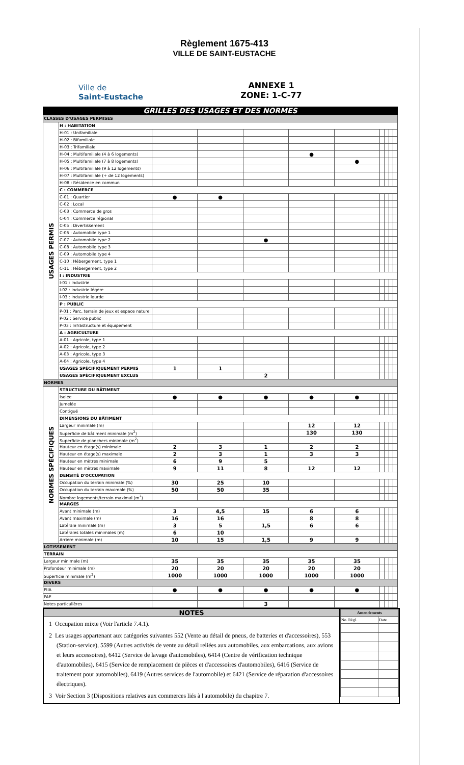Règlement 1675-413
VILLE DE SAINT-EUSTACHE
Ville de
Saint-Eustache
ANNEXE 1
ZONE: 1-C-77
GRILLES DES USAGES ET DES NORMES
| CLASSES D'USAGES PERMISES | | | | | | | | | | |
| USAGES PERMIS | H : HABITATION | | | | | | | | | |
| | H-01 : Unifamiliale | | | | | | | | | |
| | H-02 : Bifamiliale | | | | | | | | | |
| | H-03 : Trifamiliale | | | | | | | | | |
| | H-04 : Multifamiliale (4 à 6 logements) | | | | ● | | | | | |
| | H-05 : Multifamiliale (7 à 8 logements) | | | | | ● | | | | |
| | H-06 : Multifamiliale (9 à 12 logements) | | | | | | | | | |
| | H-07 : Multifamiliale (+ de 12 logements) | | | | | | | | | |
| | H-08 : Résidence en commun | | | | | | | | | |
| | C : COMMERCE | | | | | | | | | |
| | C-01 : Quartier | ● | ● | | | | | | | |
| | C-02 : Local | | | | | | | | | |
| | C-03 : Commerce de gros | | | | | | | | | |
| | C-04 : Commerce régional | | | | | | | | | |
| | C-05 : Divertissement | | | | | | | | | |
| | C-06 : Automobile type 1 | | | | | | | | | |
| | C-07 : Automobile type 2 | | | ● | | | | | | |
| | C-08 : Automobile type 3 | | | | | | | | | |
| | C-09 : Automobile type 4 | | | | | | | | | |
| | C-10 : Hébergement, type 1 | | | | | | | | | |
| | C-11 : Hébergement, type 2 | | | | | | | | | |
| | I : INDUSTRIE | | | | | | | | | |
| | I-01 : Industrie | | | | | | | | | |
| | I-02 : Industrie légère | | | | | | | | | |
| | I-03 : Industrie lourde | | | | | | | | | |
| | P : PUBLIC | | | | | | | | | |
| | P-01 : Parc, terrain de jeux et espace naturel | | | | | | | | | |
| | P-02 : Service public | | | | | | | | | |
| | P-03 : Infrastructure et équipement | | | | | | | | | |
| | A : AGRICULTURE | | | | | | | | | |
| | A-01 : Agricole, type 1 | | | | | | | | | |
| | A-02 : Agricole, type 2 | | | | | | | | | |
| | A-03 : Agricole, type 3 | | | | | | | | | |
| | A-04 : Agricole, type 4 | | | | | | | | | |
| | USAGES SPÉCIFIQUEMENT PERMIS | 1 | 1 | | | | | | | |
| | USAGES SPÉCIFIQUEMENT EXCLUS | | | 2 | | | | | | |
| NORMES | | | | | | | | | | |
| NORMES SPÉCIFIQUES | STRUCTURE DU BÂTIMENT | | | | | | | | | |
| | Isolée | ● | ● | ● | ● | ● | | | | |
| | Jumelée | | | | | | | | | |
| | Contiguë | | | | | | | | | |
| | DIMENSIONS DU BÂTIMENT | | | | | | | | | |
| | Largeur minimale (m) | | | | 12 | 12 | | | | |
| | Superficie de bâtiment minimale (m<sup>2</sup>) | | | | 130 | 130 | | | | |
| | Superficie de planchers minimale (m<sup>2</sup>) | | | | | | | | | |
| | Hauteur en étage(s) minimale | 2 | 3 | 1 | 2 | 2 | | | | |
| | Hauteur en étage(s) maximale | 2 | 3 | 1 | 3 | 3 | | | | |
| | Hauteur en mètres minimale | 6 | 9 | 5 | | | | | | |
| | Hauteur en mètres maximale | 9 | 11 | 8 | 12 | 12 | | | | |
| | DENSITÉ D'OCCUPATION | | | | | | | | | |
| | Occupation du terrain minimale (%) | 30 | 25 | 10 | | | | | | |
| | Occupation du terrain maximale (%) | 50 | 50 | 35 | | | | | | |
| | Nombre logements/terrain maximal (m<sup>2</sup>) | | | | | | | | | |
| | MARGES | | | | | | | | | |
| | Avant minimale (m) | 3 | 4,5 | 15 | 6 | 6 | | | | |
| | Avant maximale (m) | 16 | 16 | | 8 | 8 | | | | |
| | Latérale minimale (m) | 3 | 5 | 1,5 | 6 | 6 | | | | |
| | Latérales totales minimales (m) | 6 | 10 | | | | | | | |
| | Arrière minimale (m) | 10 | 15 | 1,5 | 9 | 9 | | | | |
| LOTISSEMENT | | | | | | | | | | |
| TERRAIN | | | | | | | | | | |
| Largeur minimale (m) | | 35 | 35 | 35 | 35 | 35 | | | | |
| Profondeur minimale (m) | | 20 | 20 | 20 | 20 | 20 | | | | |
| Superficie minimale (m<sup>2</sup>) | | 1000 | 1000 | 1000 | 1000 | 1000 | | | | |
| DIVERS | | | | | | | | | | |
| PIIA | | ● | ● | ● | ● | ● | | | | |
| PAE | | | | | | | | | | |
| Notes particulières | | | | 3 | | | | | | |
NOTES
1 Occupation mixte (Voir l'article 7.4.1).
2 Les usages appartenant aux catégories suivantes 552 (Vente au détail de pneus, de batteries et d'accessoires), 553 (Station-service), 5599 (Autres activités de vente au détail reliées aux automobiles, aux embarcations, aux avions et leurs accessoires), 6412 (Service de lavage d'automobiles), 6414 (Centre de vérification technique d'automobiles), 6415 (Service de remplacement de pièces et d'accessoires d'automobiles), 6416 (Service de traitement pour automobiles), 6419 (Autres services de l'automobile) et 6421 (Service de réparation d'accessoires électriques).
3 Voir Section 3 (Dispositions relatives aux commerces liés à l'automobile) du chapitre 7.
| Amendements | |
| No. Règl. | Date |